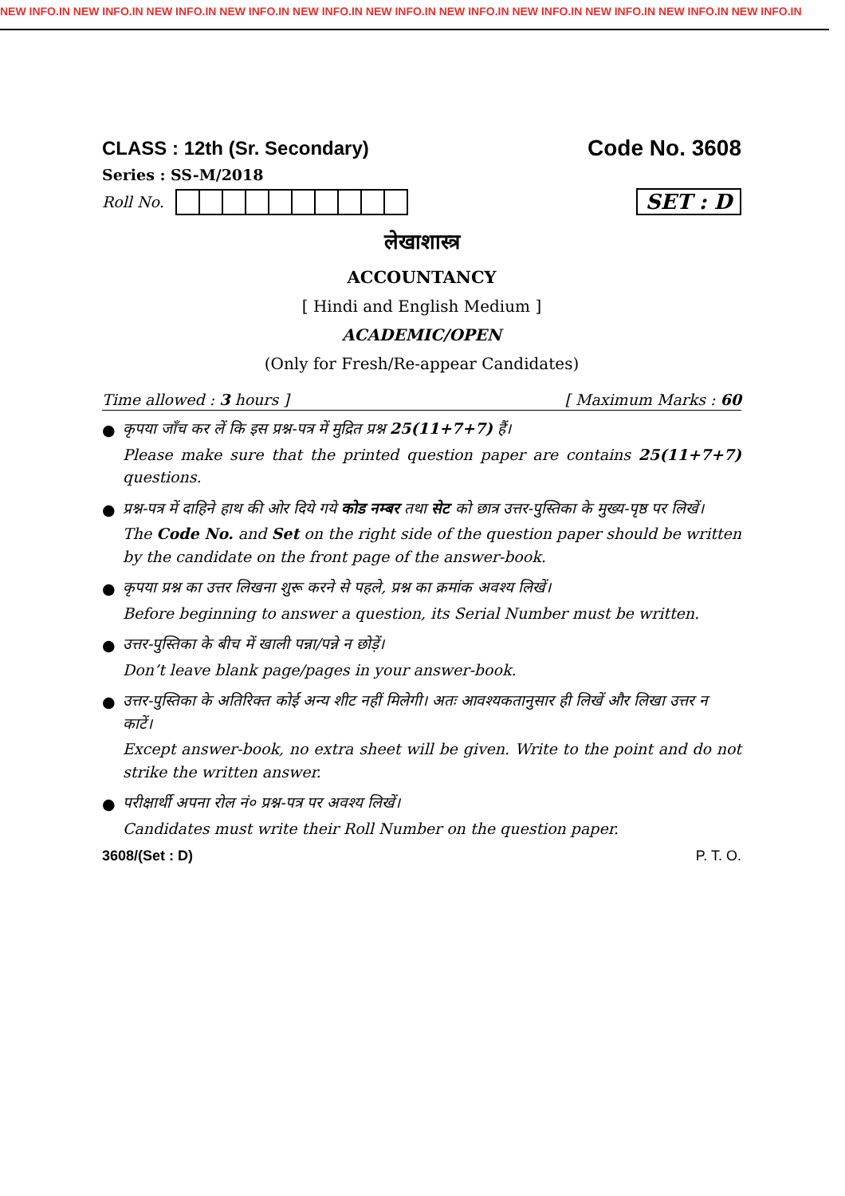NEW INFO.IN NEW INFO.IN NEW INFO.IN NEW INFO.IN NEW INFO.IN NEW INFO.IN NEW INFO.IN NEW INFO.IN NEW INFO.IN NEW INFO.IN NEW INFO.IN
CLASS : 12th (Sr. Secondary)
Code No. 3608
Series : SS-M/2018
Roll No.
SET : D
लेखाशास्त्र
ACCOUNTANCY
[ Hindi and English Medium ]
ACADEMIC/OPEN
(Only for Fresh/Re-appear Candidates)
Time allowed : 3 hours ] [ Maximum Marks : 60
● कृपया जाँच कर लें कि इस प्रश्न-पत्र में मुद्रित प्रश्न 25(11+7+7) हैं।
Please make sure that the printed question paper are contains 25(11+7+7) questions.
● प्रश्न-पत्र में दाहिने हाथ की ओर दिये गये कोड नम्बर तथा सेट को छात्र उत्तर-पुस्तिका के मुख्य-पृष्ठ पर लिखें।
The Code No. and Set on the right side of the question paper should be written by the candidate on the front page of the answer-book.
● कृपया प्रश्न का उत्तर लिखना शुरू करने से पहले, प्रश्न का क्रमांक अवश्य लिखें।
Before beginning to answer a question, its Serial Number must be written.
● उत्तर-पुस्तिका के बीच में खाली पन्ना/पन्ने न छोड़ें।
Don’t leave blank page/pages in your answer-book.
● उत्तर-पुस्तिका के अतिरिक्त कोई अन्य शीट नहीं मिलेगी। अतः आवश्यकतानुसार ही लिखें और लिखा उत्तर न काटें।
Except answer-book, no extra sheet will be given. Write to the point and do not strike the written answer.
● परीक्षार्थी अपना रोल नं० प्रश्न-पत्र पर अवश्य लिखें।
Candidates must write their Roll Number on the question paper.
3608/(Set : D) P. T. O.